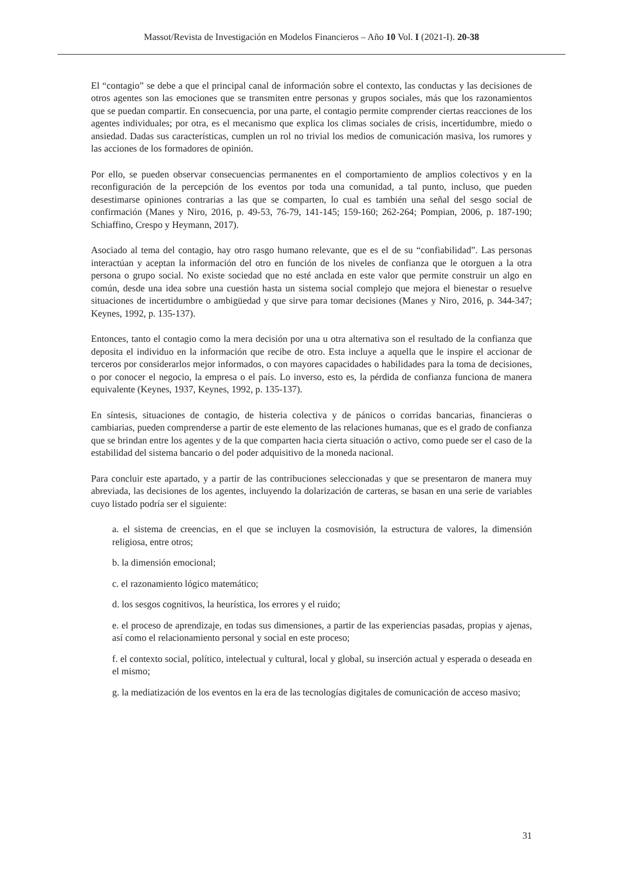Massot/Revista de Investigación en Modelos Financieros – Año 10 Vol. I (2021-I). 20-38
El “contagio” se debe a que el principal canal de información sobre el contexto, las conductas y las decisiones de otros agentes son las emociones que se transmiten entre personas y grupos sociales, más que los razonamientos que se puedan compartir. En consecuencia, por una parte, el contagio permite comprender ciertas reacciones de los agentes individuales; por otra, es el mecanismo que explica los climas sociales de crisis, incertidumbre, miedo o ansiedad. Dadas sus características, cumplen un rol no trivial los medios de comunicación masiva, los rumores y las acciones de los formadores de opinión.
Por ello, se pueden observar consecuencias permanentes en el comportamiento de amplios colectivos y en la reconfiguración de la percepción de los eventos por toda una comunidad, a tal punto, incluso, que pueden desestimarse opiniones contrarias a las que se comparten, lo cual es también una señal del sesgo social de confirmación (Manes y Niro, 2016, p. 49-53, 76-79, 141-145; 159-160; 262-264; Pompian, 2006, p. 187-190; Schiaffino, Crespo y Heymann, 2017).
Asociado al tema del contagio, hay otro rasgo humano relevante, que es el de su “confiabilidad”. Las personas interactúan y aceptan la información del otro en función de los niveles de confianza que le otorguen a la otra persona o grupo social. No existe sociedad que no esté anclada en este valor que permite construir un algo en común, desde una idea sobre una cuestión hasta un sistema social complejo que mejora el bienestar o resuelve situaciones de incertidumbre o ambigüedad y que sirve para tomar decisiones (Manes y Niro, 2016, p. 344-347; Keynes, 1992, p. 135-137).
Entonces, tanto el contagio como la mera decisión por una u otra alternativa son el resultado de la confianza que deposita el individuo en la información que recibe de otro. Esta incluye a aquella que le inspire el accionar de terceros por considerarlos mejor informados, o con mayores capacidades o habilidades para la toma de decisiones, o por conocer el negocio, la empresa o el país. Lo inverso, esto es, la pérdida de confianza funciona de manera equivalente (Keynes, 1937, Keynes, 1992, p. 135-137).
En síntesis, situaciones de contagio, de histeria colectiva y de pánicos o corridas bancarias, financieras o cambiarias, pueden comprenderse a partir de este elemento de las relaciones humanas, que es el grado de confianza que se brindan entre los agentes y de la que comparten hacia cierta situación o activo, como puede ser el caso de la estabilidad del sistema bancario o del poder adquisitivo de la moneda nacional.
Para concluir este apartado, y a partir de las contribuciones seleccionadas y que se presentaron de manera muy abreviada, las decisiones de los agentes, incluyendo la dolarización de carteras, se basan en una serie de variables cuyo listado podría ser el siguiente:
a. el sistema de creencias, en el que se incluyen la cosmovisión, la estructura de valores, la dimensión religiosa, entre otros;
b. la dimensión emocional;
c. el razonamiento lógico matemático;
d. los sesgos cognitivos, la heurística, los errores y el ruido;
e. el proceso de aprendizaje, en todas sus dimensiones, a partir de las experiencias pasadas, propias y ajenas, así como el relacionamiento personal y social en este proceso;
f. el contexto social, político, intelectual y cultural, local y global, su inserción actual y esperada o deseada en el mismo;
g. la mediatización de los eventos en la era de las tecnologías digitales de comunicación de acceso masivo;
31